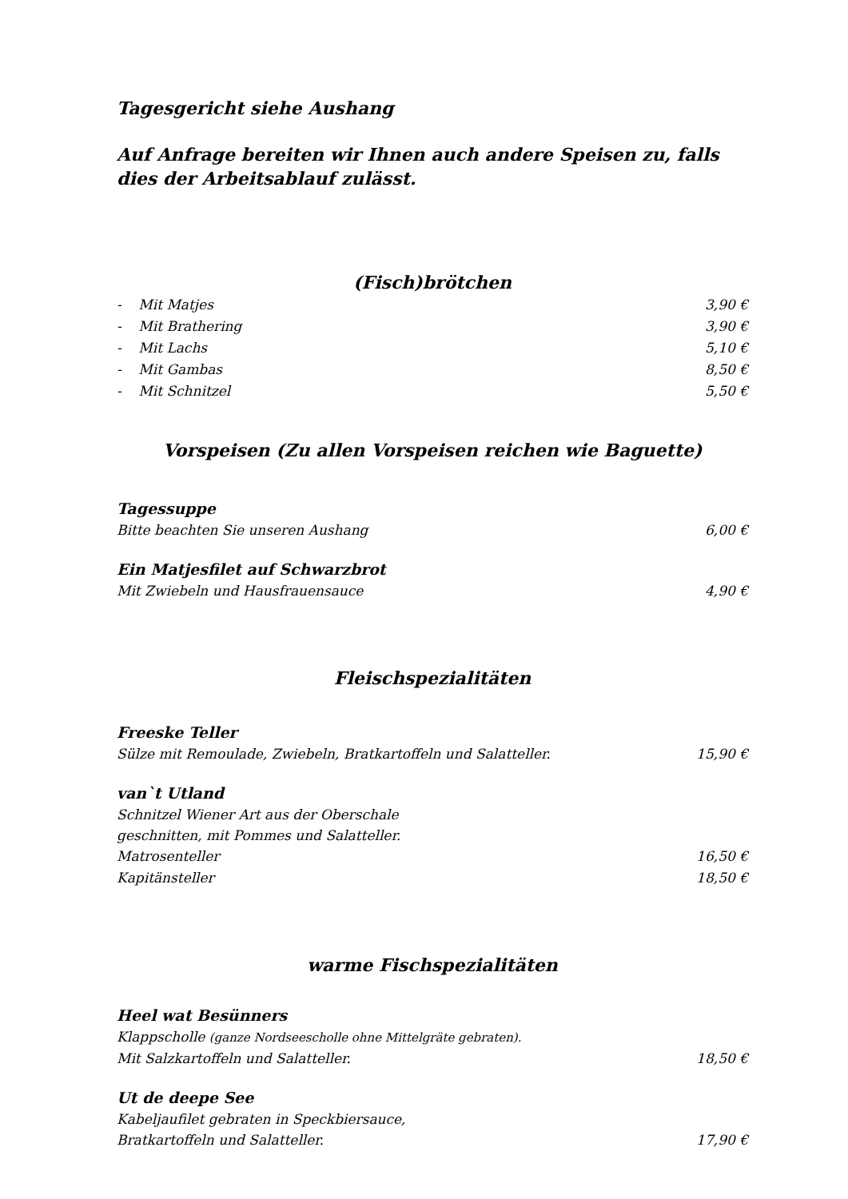Tagesgericht siehe Aushang
Auf Anfrage bereiten wir Ihnen auch andere Speisen zu, falls dies der Arbeitsablauf zulässt.
(Fisch)brötchen
- Mit Matjes 3,90 €
- Mit Brathering 3,90 €
- Mit Lachs 5,10 €
- Mit Gambas 8,50 €
- Mit Schnitzel 5,50 €
Vorspeisen (Zu allen Vorspeisen reichen wie Baguette)
Tagessuppe
Bitte beachten Sie unseren Aushang 6,00 €
Ein Matjesfilet auf Schwarzbrot
Mit Zwiebeln und Hausfrauensauce 4,90 €
Fleischspezialitäten
Freeske Teller
Sülze mit Remoulade, Zwiebeln, Bratkartoffeln und Salatteller. 15,90 €
van`t Utland
Schnitzel Wiener Art aus der Oberschale
geschnitten, mit Pommes und Salatteller.
Matrosenteller 16,50 €
Kapitänsteller 18,50 €
warme Fischspezialitäten
Heel wat Besünners
Klappscholle (ganze Nordseescholle ohne Mittelgräte gebraten).
Mit Salzkartoffeln und Salatteller. 18,50 €
Ut de deepe See
Kabeljaufilet gebraten in Speckbiersauce,
Bratkartoffeln und Salatteller. 17,90 €